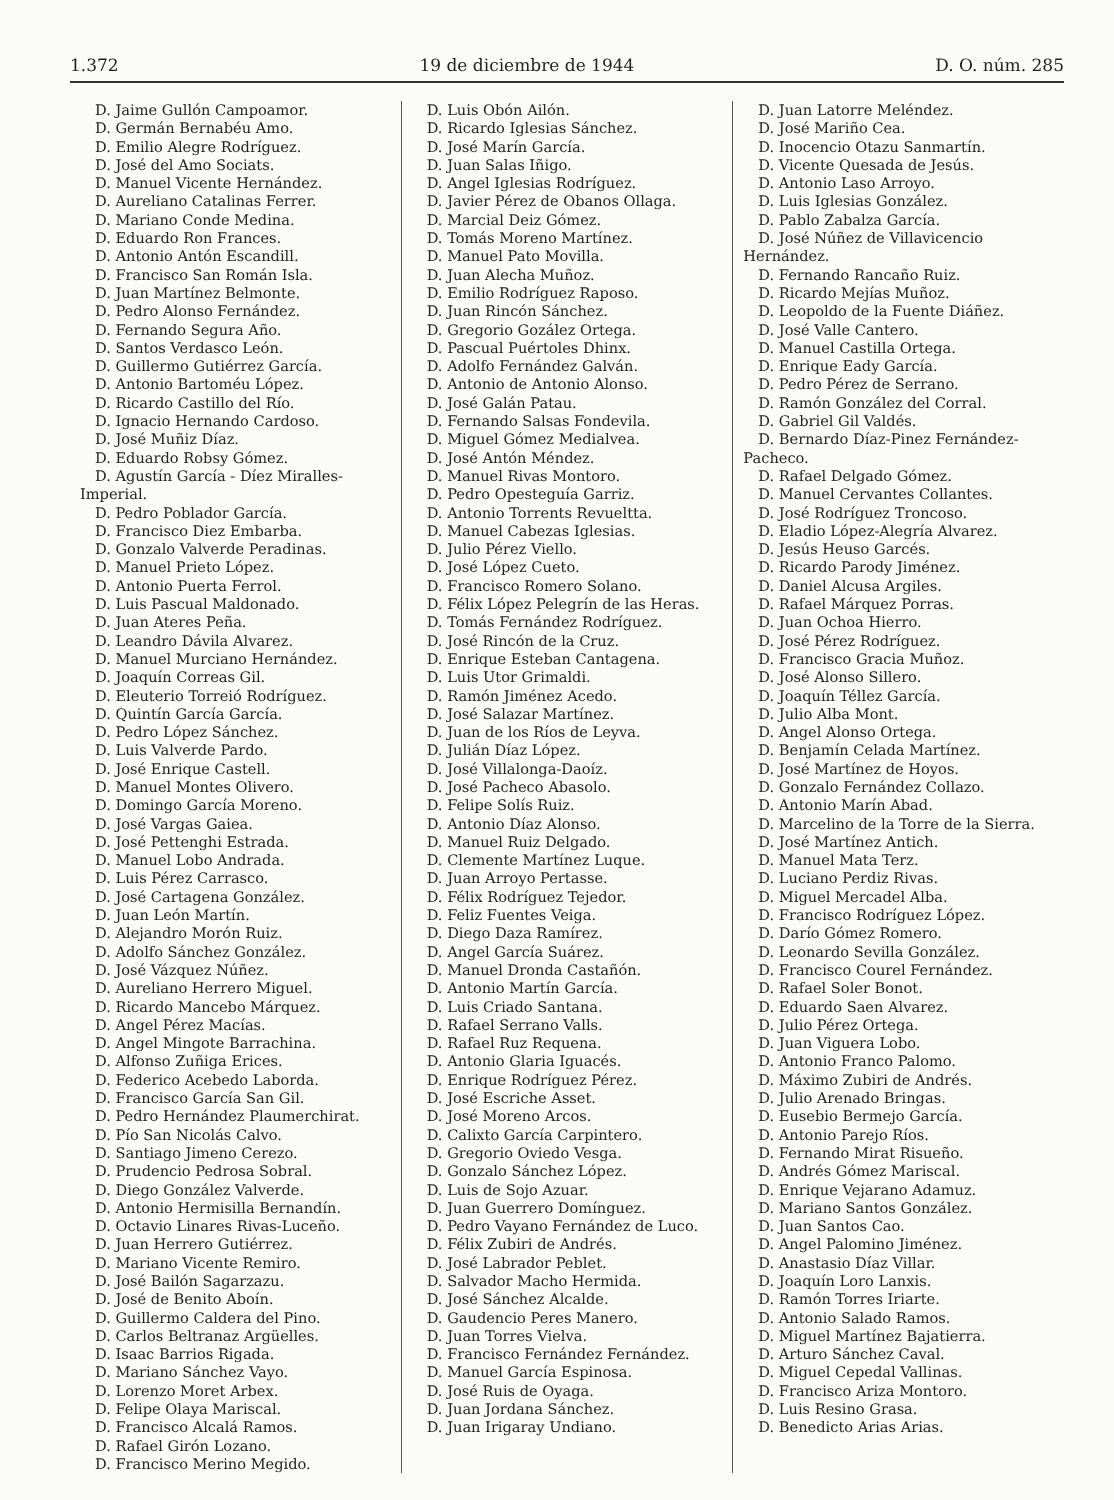1.372 19 de diciembre de 1944 D. O. núm. 285
D. Jaime Gullón Campoamor.
D. Germán Bernabéu Amo.
D. Emilio Alegre Rodríguez.
D. José del Amo Sociats.
D. Manuel Vicente Hernández.
D. Aureliano Catalinas Ferrer.
D. Mariano Conde Medina.
D. Eduardo Ron Frances.
D. Antonio Antón Escandill.
D. Francisco San Román Isla.
D. Juan Martínez Belmonte.
D. Pedro Alonso Fernández.
D. Fernando Segura Año.
D. Santos Verdasco León.
D. Guillermo Gutiérrez García.
D. Antonio Bartoméu López.
D. Ricardo Castillo del Río.
D. Ignacio Hernando Cardoso.
D. José Muñiz Díaz.
D. Eduardo Robsy Gómez.
D. Agustín García - Díez Miralles-Imperial.
D. Pedro Poblador García.
D. Francisco Diez Embarba.
D. Gonzalo Valverde Peradinas.
D. Manuel Prieto López.
D. Antonio Puerta Ferrol.
D. Luis Pascual Maldonado.
D. Juan Ateres Peña.
D. Leandro Dávila Alvarez.
D. Manuel Murciano Hernández.
D. Joaquín Correas Gil.
D. Eleuterio Torreió Rodríguez.
D. Quintín García García.
D. Pedro López Sánchez.
D. Luis Valverde Pardo.
D. José Enrique Castell.
D. Manuel Montes Olivero.
D. Domingo García Moreno.
D. José Vargas Gaiea.
D. José Pettenghi Estrada.
D. Manuel Lobo Andrada.
D. Luis Pérez Carrasco.
D. José Cartagena González.
D. Juan León Martín.
D. Alejandro Morón Ruiz.
D. Adolfo Sánchez González.
D. José Vázquez Núñez.
D. Aureliano Herrero Miguel.
D. Ricardo Mancebo Márquez.
D. Angel Pérez Macías.
D. Angel Mingote Barrachina.
D. Alfonso Zuñiga Erices.
D. Federico Acebedo Laborda.
D. Francisco García San Gil.
D. Pedro Hernández Plaumerchirat.
D. Pío San Nicolás Calvo.
D. Santiago Jimeno Cerezo.
D. Prudencio Pedrosa Sobral.
D. Diego González Valverde.
D. Antonio Hermisilla Bernandín.
D. Octavio Linares Rivas-Luceño.
D. Juan Herrero Gutiérrez.
D. Mariano Vicente Remiro.
D. José Bailón Sagarzazu.
D. José de Benito Aboín.
D. Guillermo Caldera del Pino.
D. Carlos Beltranaz Argüelles.
D. Isaac Barrios Rigada.
D. Mariano Sánchez Vayo.
D. Lorenzo Moret Arbex.
D. Felipe Olaya Mariscal.
D. Francisco Alcalá Ramos.
D. Rafael Girón Lozano.
D. Francisco Merino Megido.
D. Luis Obón Ailón.
D. Ricardo Iglesias Sánchez.
D. José Marín García.
D. Juan Salas Iñigo.
D. Angel Iglesias Rodríguez.
D. Javier Pérez de Obanos Ollaga.
D. Marcial Deiz Gómez.
D. Tomás Moreno Martínez.
D. Manuel Pato Movilla.
D. Juan Alecha Muñoz.
D. Emilio Rodríguez Raposo.
D. Juan Rincón Sánchez.
D. Gregorio Gozález Ortega.
D. Pascual Puértoles Dhinx.
D. Adolfo Fernández Galván.
D. Antonio de Antonio Alonso.
D. José Galán Patau.
D. Fernando Salsas Fondevila.
D. Miguel Gómez Medialvea.
D. José Antón Méndez.
D. Manuel Rivas Montoro.
D. Pedro Opesteguía Garriz.
D. Antonio Torrents Revueltta.
D. Manuel Cabezas Iglesias.
D. Julio Pérez Viello.
D. José López Cueto.
D. Francisco Romero Solano.
D. Félix López Pelegrín de las Heras.
D. Tomás Fernández Rodríguez.
D. José Rincón de la Cruz.
D. Enrique Esteban Cantagena.
D. Luis Utor Grimaldi.
D. Ramón Jiménez Acedo.
D. José Salazar Martínez.
D. Juan de los Ríos de Leyva.
D. Julián Díaz López.
D. José Villalonga-Daoíz.
D. José Pacheco Abasolo.
D. Felipe Solís Ruiz.
D. Antonio Díaz Alonso.
D. Manuel Ruiz Delgado.
D. Clemente Martínez Luque.
D. Juan Arroyo Pertasse.
D. Félix Rodríguez Tejedor.
D. Feliz Fuentes Veiga.
D. Diego Daza Ramírez.
D. Angel García Suárez.
D. Manuel Dronda Castañón.
D. Antonio Martín García.
D. Luis Criado Santana.
D. Rafael Serrano Valls.
D. Rafael Ruz Requena.
D. Antonio Glaria Iguacés.
D. Enrique Rodríguez Pérez.
D. José Escriche Asset.
D. José Moreno Arcos.
D. Calixto García Carpintero.
D. Gregorio Oviedo Vesga.
D. Gonzalo Sánchez López.
D. Luis de Sojo Azuar.
D. Juan Guerrero Domínguez.
D. Pedro Vayano Fernández de Luco.
D. Félix Zubiri de Andrés.
D. José Labrador Peblet.
D. Salvador Macho Hermida.
D. José Sánchez Alcalde.
D. Gaudencio Peres Manero.
D. Juan Torres Vielva.
D. Francisco Fernández Fernández.
D. Manuel García Espinosa.
D. José Ruis de Oyaga.
D. Juan Jordana Sánchez.
D. Juan Irigaray Undiano.
D. Juan Latorre Meléndez.
D. José Mariño Cea.
D. Inocencio Otazu Sanmartín.
D. Vicente Quesada de Jesús.
D. Antonio Laso Arroyo.
D. Luis Iglesias González.
D. Pablo Zabalza García.
D. José Núñez de Villavicencio Hernández.
D. Fernando Rancaño Ruiz.
D. Ricardo Mejías Muñoz.
D. Leopoldo de la Fuente Diáñez.
D. José Valle Cantero.
D. Manuel Castilla Ortega.
D. Enrique Eady García.
D. Pedro Pérez de Serrano.
D. Ramón González del Corral.
D. Gabriel Gil Valdés.
D. Bernardo Díaz-Pinez Fernández-Pacheco.
D. Rafael Delgado Gómez.
D. Manuel Cervantes Collantes.
D. José Rodríguez Troncoso.
D. Eladio López-Alegría Alvarez.
D. Jesús Heuso Garcés.
D. Ricardo Parody Jiménez.
D. Daniel Alcusa Argiles.
D. Rafael Márquez Porras.
D. Juan Ochoa Hierro.
D. José Pérez Rodríguez.
D. Francisco Gracia Muñoz.
D. José Alonso Sillero.
D. Joaquín Téllez García.
D. Julio Alba Mont.
D. Angel Alonso Ortega.
D. Benjamín Celada Martínez.
D. José Martínez de Hoyos.
D. Gonzalo Fernández Collazo.
D. Antonio Marín Abad.
D. Marcelino de la Torre de la Sierra.
D. José Martínez Antich.
D. Manuel Mata Terz.
D. Luciano Perdiz Rivas.
D. Miguel Mercadel Alba.
D. Francisco Rodríguez López.
D. Darío Gómez Romero.
D. Leonardo Sevilla González.
D. Francisco Courel Fernández.
D. Rafael Soler Bonot.
D. Eduardo Saen Alvarez.
D. Julio Pérez Ortega.
D. Juan Viguera Lobo.
D. Antonio Franco Palomo.
D. Máximo Zubiri de Andrés.
D. Julio Arenado Bringas.
D. Eusebio Bermejo García.
D. Antonio Parejo Ríos.
D. Fernando Mirat Risueño.
D. Andrés Gómez Mariscal.
D. Enrique Vejarano Adamuz.
D. Mariano Santos González.
D. Juan Santos Cao.
D. Angel Palomino Jiménez.
D. Anastasio Díaz Villar.
D. Joaquín Loro Lanxis.
D. Ramón Torres Iriarte.
D. Antonio Salado Ramos.
D. Miguel Martínez Bajatierra.
D. Arturo Sánchez Caval.
D. Miguel Cepedal Vallinas.
D. Francisco Ariza Montoro.
D. Luis Resino Grasa.
D. Benedicto Arias Arias.